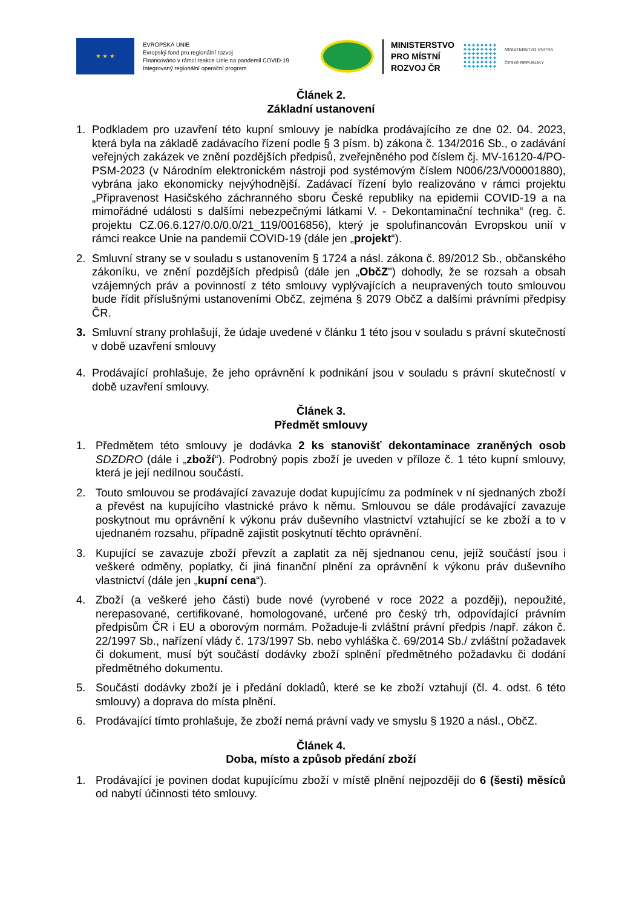★ ★ ★
EVROPSKÁ UNIE
Evropský fond pro regionální rozvoj
Financováno v rámci reakce Unie na pandemii COVID-19
Integrovaný regionální operační program
MINISTERSTVO
PRO MÍSTNÍ
ROZVOJ ČR
MINISTERSTVO VNITRA
ČESKÉ REPUBLIKY
Článek 2.
Základní ustanovení
1. Podkladem pro uzavření této kupní smlouvy je nabídka prodávajícího ze dne 02. 04. 2023, která byla na základě zadávacího řízení podle § 3 písm. b) zákona č. 134/2016 Sb., o zadávání veřejných zakázek ve znění pozdějších předpisů, zveřejněného pod číslem čj. MV-16120-4/PO-PSM-2023 (v Národním elektronickém nástroji pod systémovým číslem N006/23/V00001880), vybrána jako ekonomicky nejvýhodnější. Zadávací řízení bylo realizováno v rámci projektu „Připravenost Hasičského záchranného sboru České republiky na epidemii COVID-19 a na mimořádné události s dalšími nebezpečnými látkami V. - Dekontaminační technika“ (reg. č. projektu CZ.06.6.127/0.0/0.0/21_119/0016856), který je spolufinancován Evropskou unií v rámci reakce Unie na pandemii COVID-19 (dále jen „projekt“).
2. Smluvní strany se v souladu s ustanovením § 1724 a násl. zákona č. 89/2012 Sb., občanského zákoníku, ve znění pozdějších předpisů (dále jen „ObčZ") dohodly, že se rozsah a obsah vzájemných práv a povinností z této smlouvy vyplývajících a neupravených touto smlouvou bude řídit příslušnými ustanoveními ObčZ, zejména § 2079 ObčZ a dalšími právními předpisy ČR.
3. Smluvní strany prohlašují, že údaje uvedené v článku 1 této jsou v souladu s právní skutečností v době uzavření smlouvy
4. Prodávající prohlašuje, že jeho oprávnění k podnikání jsou v souladu s právní skutečností v době uzavření smlouvy.
Článek 3.
Předmět smlouvy
1. Předmětem této smlouvy je dodávka 2 ks stanovišť dekontaminace zraněných osob SDZDRO (dále i „zboží“). Podrobný popis zboží je uveden v příloze č. 1 této kupní smlouvy, která je její nedílnou součástí.
2. Touto smlouvou se prodávající zavazuje dodat kupujícímu za podmínek v ní sjednaných zboží a převést na kupujícího vlastnické právo k němu. Smlouvou se dále prodávající zavazuje poskytnout mu oprávnění k výkonu práv duševního vlastnictví vztahující se ke zboží a to v ujednaném rozsahu, případně zajistit poskytnutí těchto oprávnění.
3. Kupující se zavazuje zboží převzít a zaplatit za něj sjednanou cenu, jejíž součástí jsou i veškeré odměny, poplatky, či jiná finanční plnění za oprávnění k výkonu práv duševního vlastnictví (dále jen „kupní cena“).
4. Zboží (a veškeré jeho části) bude nové (vyrobené v roce 2022 a později), nepoužité, nerepasované, certifikované, homologované, určené pro český trh, odpovídající právním předpisům ČR i EU a oborovým normám. Požaduje-li zvláštní právní předpis /např. zákon č. 22/1997 Sb., nařízení vlády č. 173/1997 Sb. nebo vyhláška č. 69/2014 Sb./ zvláštní požadavek či dokument, musí být součástí dodávky zboží splnění předmětného požadavku či dodání předmětného dokumentu.
5. Součástí dodávky zboží je i předání dokladů, které se ke zboží vztahují (čl. 4. odst. 6 této smlouvy) a doprava do místa plnění.
6. Prodávající tímto prohlašuje, že zboží nemá právní vady ve smyslu § 1920 a násl., ObčZ.
Článek 4.
Doba, místo a způsob předání zboží
1. Prodávající je povinen dodat kupujícímu zboží v místě plnění nejpozději do 6 (šesti) měsíců od nabytí účinnosti této smlouvy.